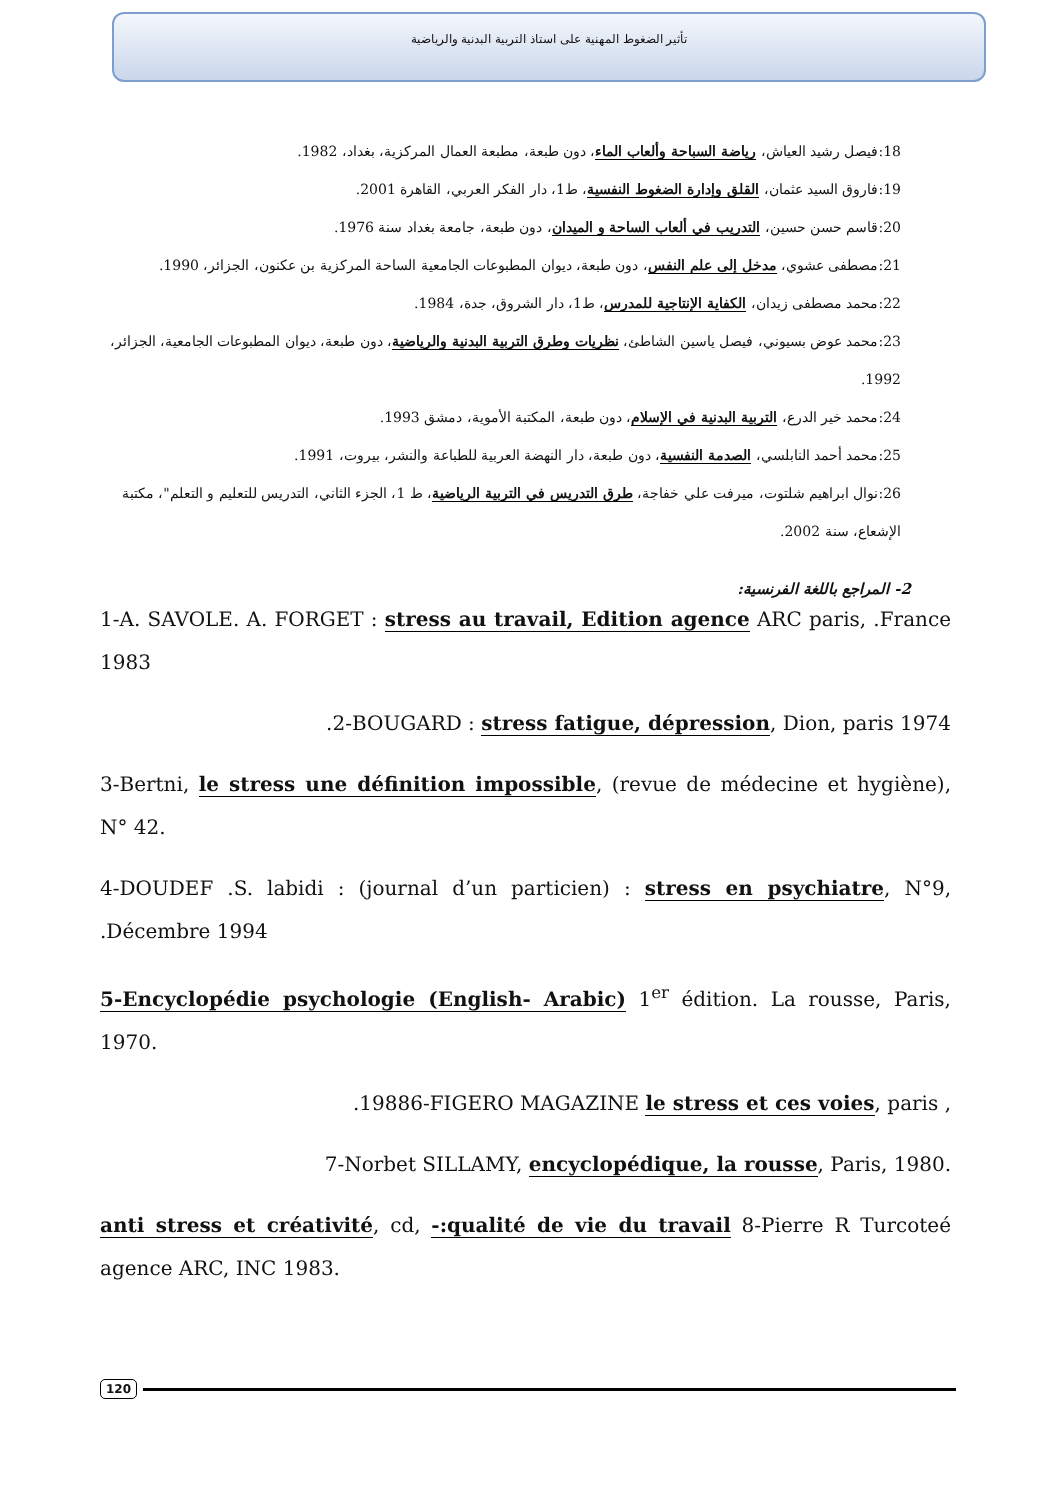تأثير الضغوط المهنية على استاذ التربية البدنية والرياضية
18:فيصل رشيد العياش، رياضة السباحة وألعاب الماء، دون طبعة، مطبعة العمال المركزية، بغداد، 1982.
19:فاروق السيد عثمان، القلق وإدارة الضغوط النفسية، ط1، دار الفكر العربي، القاهرة 2001.
20:قاسم حسن حسين، التدريب في ألعاب الساحة و الميدان، دون طبعة، جامعة بغداد سنة 1976.
21:مصطفى عشوي، مدخل إلى علم النفس، دون طبعة، ديوان المطبوعات الجامعية الساحة المركزية بن عكنون، الجزائر، 1990.
22:محمد مصطفى زيدان، الكفاية الإنتاجية للمدرس، ط1، دار الشروق، جدة، 1984.
23:محمد عوض بسيوني، فيصل ياسين الشاطئ، نظريات وطرق التربية البدنية والرياضية، دون طبعة، ديوان المطبوعات الجامعية، الجزائر، 1992.
24:محمد خير الدرع، التربية البدنية في الإسلام، دون طبعة، المكتبة الأموية، دمشق 1993.
25:محمد أحمد النابلسي، الصدمة النفسية، دون طبعة، دار النهضة العربية للطباعة والنشر، بيروت، 1991.
26:نوال ابراهيم شلتوت، ميرفت علي خفاجة، طرق التدريس في التربية الرياضية، ط 1، الجزء الثاني، التدريس للتعليم و التعلم"، مكتبة الإشعاع، سنة 2002.
2- المراجع باللغة الفرنسية:
1-A. SAVOLE. A. FORGET : stress au travail, Edition agence ARC paris, .France 1983
.2-BOUGARD : stress fatigue, dépression, Dion, paris 1974
3-Bertni, le stress une définition impossible, (revue de médecine et hygiène), N° 42.
4-DOUDEF .S. labidi : (journal d’un particien) : stress en psychiatre, N°9, .Décembre 1994
5-Encyclopédie psychologie (English- Arabic) 1<sup>er</sup> édition. La rousse, Paris, 1970.
.19886-FIGERO MAGAZINE le stress et ces voies, paris ,
7-Norbet SILLAMY, encyclopédique, la rousse, Paris, 1980.
anti stress et créativité, cd, -:qualité de vie du travail 8-Pierre R Turcoteé agence ARC, INC 1983.
120